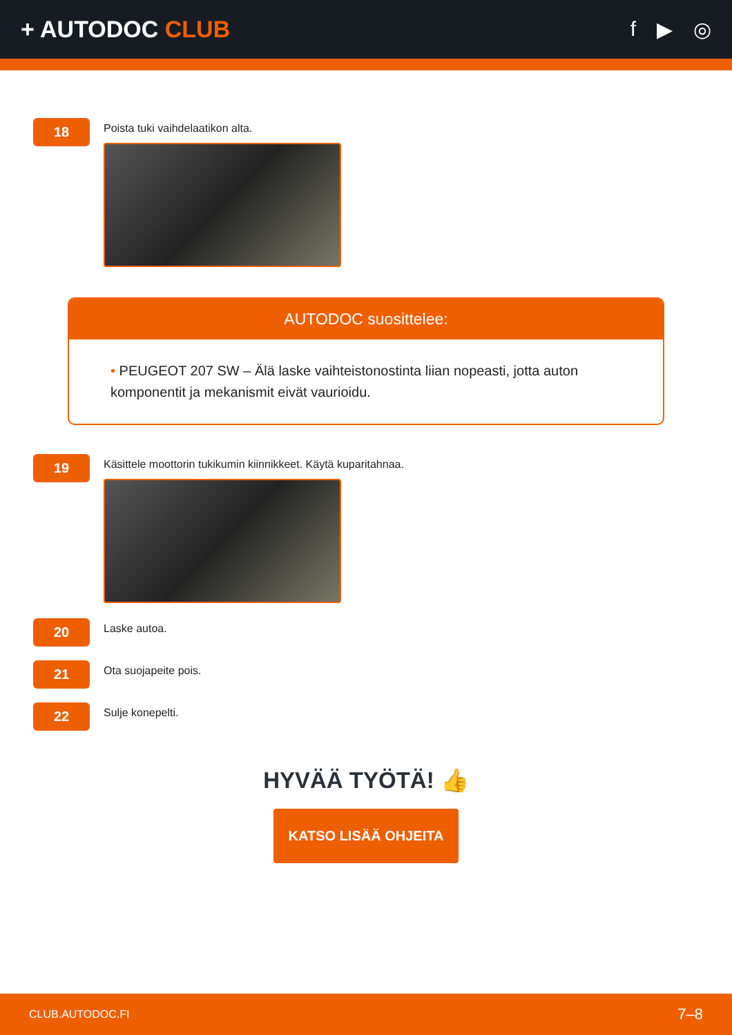+ AUTODOC CLUB f ▶ ◎
18
Poista tuki vaihdelaatikon alta.
AUTODOC suosittelee:
• PEUGEOT 207 SW – Älä laske vaihteistonostinta liian nopeasti, jotta auton komponentit ja mekanismit eivät vaurioidu.
19
Käsittele moottorin tukikumin kiinnikkeet. Käytä kuparitahnaa.
20
Laske autoa.
21
Ota suojapeite pois.
22
Sulje konepelti.
HYVÄÄ TYÖTÄ! 👍
KATSO LISÄÄ OHJEITA
CLUB.AUTODOC.FI 7–8